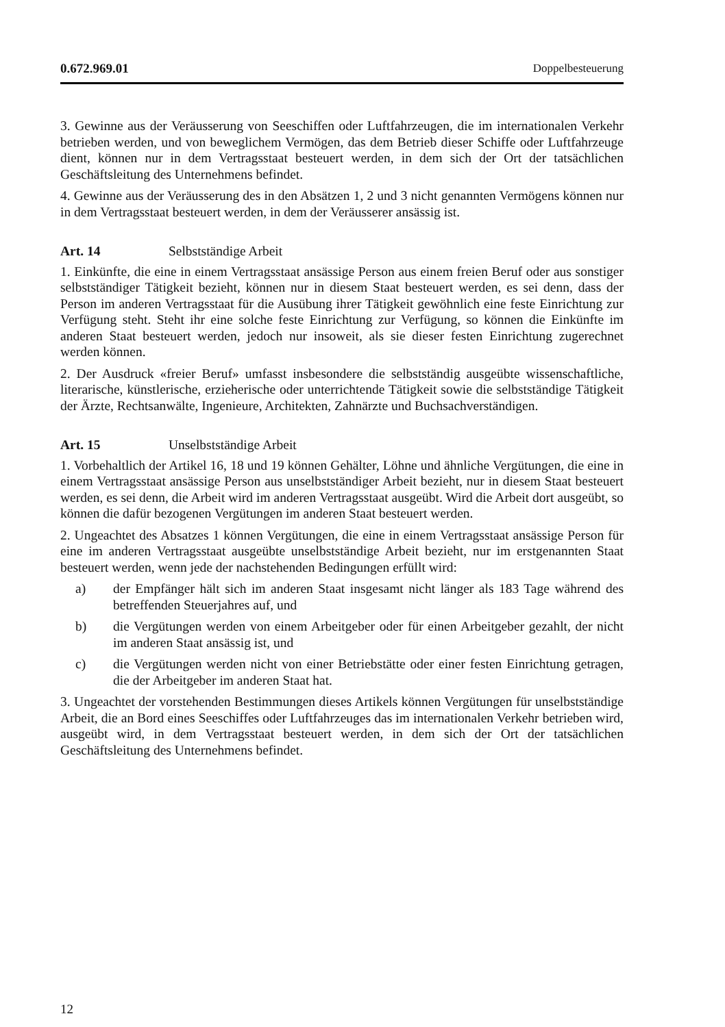0.672.969.01 Doppelbesteuerung
3. Gewinne aus der Veräusserung von Seeschiffen oder Luftfahrzeugen, die im internationalen Verkehr betrieben werden, und von beweglichem Vermögen, das dem Betrieb dieser Schiffe oder Luftfahrzeuge dient, können nur in dem Vertragsstaat besteuert werden, in dem sich der Ort der tatsächlichen Geschäftsleitung des Unternehmens befindet.
4. Gewinne aus der Veräusserung des in den Absätzen 1, 2 und 3 nicht genannten Vermögens können nur in dem Vertragsstaat besteuert werden, in dem der Veräusserer ansässig ist.
Art. 14 Selbstständige Arbeit
1. Einkünfte, die eine in einem Vertragsstaat ansässige Person aus einem freien Beruf oder aus sonstiger selbstständiger Tätigkeit bezieht, können nur in diesem Staat besteuert werden, es sei denn, dass der Person im anderen Vertragsstaat für die Ausübung ihrer Tätigkeit gewöhnlich eine feste Einrichtung zur Verfügung steht. Steht ihr eine solche feste Einrichtung zur Verfügung, so können die Einkünfte im anderen Staat besteuert werden, jedoch nur insoweit, als sie dieser festen Einrichtung zugerechnet werden können.
2. Der Ausdruck «freier Beruf» umfasst insbesondere die selbstständig ausgeübte wissenschaftliche, literarische, künstlerische, erzieherische oder unterrichtende Tätigkeit sowie die selbstständige Tätigkeit der Ärzte, Rechtsanwälte, Ingenieure, Architekten, Zahnärzte und Buchsachverständigen.
Art. 15 Unselbstständige Arbeit
1. Vorbehaltlich der Artikel 16, 18 und 19 können Gehälter, Löhne und ähnliche Vergütungen, die eine in einem Vertragsstaat ansässige Person aus unselbstständiger Arbeit bezieht, nur in diesem Staat besteuert werden, es sei denn, die Arbeit wird im anderen Vertragsstaat ausgeübt. Wird die Arbeit dort ausgeübt, so können die dafür bezogenen Vergütungen im anderen Staat besteuert werden.
2. Ungeachtet des Absatzes 1 können Vergütungen, die eine in einem Vertragsstaat ansässige Person für eine im anderen Vertragsstaat ausgeübte unselbstständige Arbeit bezieht, nur im erstgenannten Staat besteuert werden, wenn jede der nachstehenden Bedingungen erfüllt wird:
a) der Empfänger hält sich im anderen Staat insgesamt nicht länger als 183 Tage während des betreffenden Steuerjahres auf, und
b) die Vergütungen werden von einem Arbeitgeber oder für einen Arbeitgeber gezahlt, der nicht im anderen Staat ansässig ist, und
c) die Vergütungen werden nicht von einer Betriebstätte oder einer festen Einrichtung getragen, die der Arbeitgeber im anderen Staat hat.
3. Ungeachtet der vorstehenden Bestimmungen dieses Artikels können Vergütungen für unselbstständige Arbeit, die an Bord eines Seeschiffes oder Luftfahrzeuges das im internationalen Verkehr betrieben wird, ausgeübt wird, in dem Vertragsstaat besteuert werden, in dem sich der Ort der tatsächlichen Geschäftsleitung des Unternehmens befindet.
12